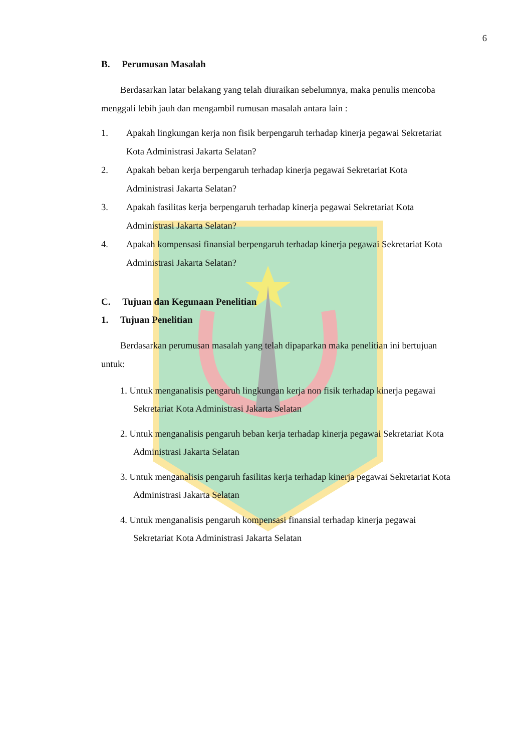6
B. Perumusan Masalah
Berdasarkan latar belakang yang telah diuraikan sebelumnya, maka penulis mencoba menggali lebih jauh dan mengambil rumusan masalah antara lain :
1. Apakah lingkungan kerja non fisik berpengaruh terhadap kinerja pegawai Sekretariat Kota Administrasi Jakarta Selatan?
2. Apakah beban kerja berpengaruh terhadap kinerja pegawai Sekretariat Kota Administrasi Jakarta Selatan?
3. Apakah fasilitas kerja berpengaruh terhadap kinerja pegawai Sekretariat Kota Administrasi Jakarta Selatan?
4. Apakah kompensasi finansial berpengaruh terhadap kinerja pegawai Sekretariat Kota Administrasi Jakarta Selatan?
C. Tujuan dan Kegunaan Penelitian
1. Tujuan Penelitian
Berdasarkan perumusan masalah yang telah dipaparkan maka penelitian ini bertujuan untuk:
1. Untuk menganalisis pengaruh lingkungan kerja non fisik terhadap kinerja pegawai Sekretariat Kota Administrasi Jakarta Selatan
2. Untuk menganalisis pengaruh beban kerja terhadap kinerja pegawai Sekretariat Kota Administrasi Jakarta Selatan
3. Untuk menganalisis pengaruh fasilitas kerja terhadap kinerja pegawai Sekretariat Kota Administrasi Jakarta Selatan
4. Untuk menganalisis pengaruh kompensasi finansial terhadap kinerja pegawai Sekretariat Kota Administrasi Jakarta Selatan